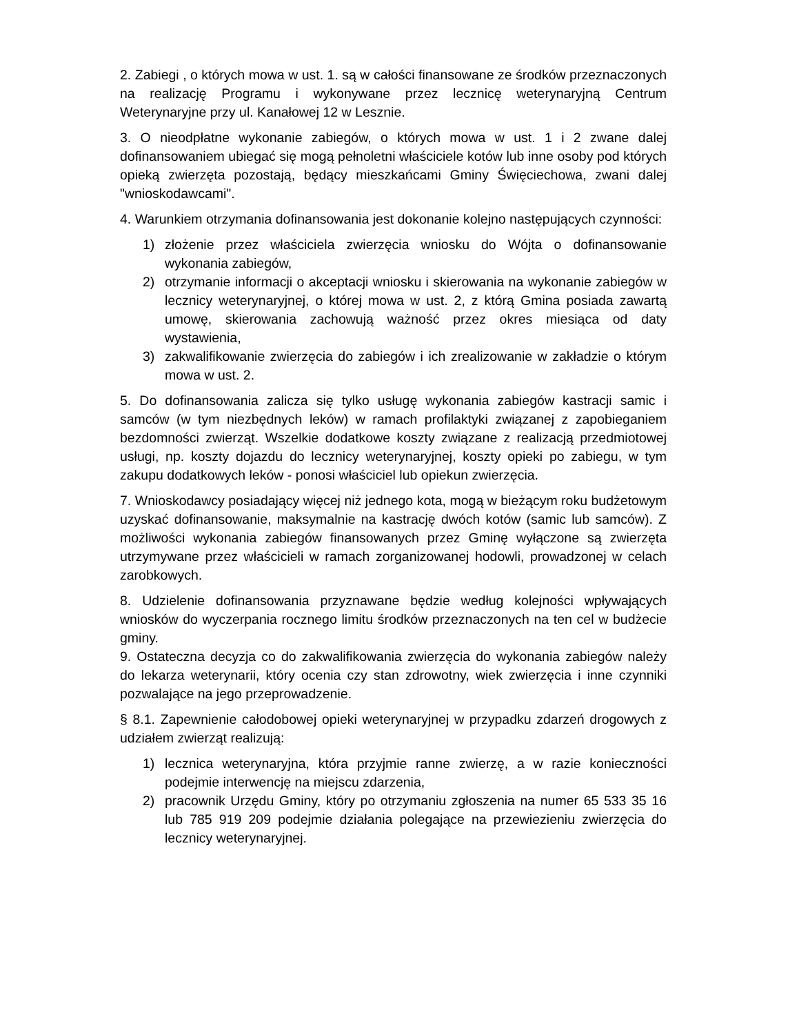2. Zabiegi , o których mowa w ust. 1. są w całości finansowane ze środków przeznaczonych na realizację Programu i wykonywane przez lecznicę weterynaryjną Centrum Weterynaryjne przy ul. Kanałowej 12 w Lesznie.
3. O nieodpłatne wykonanie zabiegów, o których mowa w ust. 1 i 2 zwane dalej dofinansowaniem ubiegać się mogą pełnoletni właściciele kotów lub inne osoby pod których opieką zwierzęta pozostają, będący mieszkańcami Gminy Święciechowa, zwani dalej "wnioskodawcami".
4. Warunkiem otrzymania dofinansowania jest dokonanie kolejno następujących czynności:
1) złożenie przez właściciela zwierzęcia wniosku do Wójta o dofinansowanie wykonania zabiegów,
2) otrzymanie informacji o akceptacji wniosku i skierowania na wykonanie zabiegów w lecznicy weterynaryjnej, o której mowa w ust. 2, z którą Gmina posiada zawartą umowę, skierowania zachowują ważność przez okres miesiąca od daty wystawienia,
3) zakwalifikowanie zwierzęcia do zabiegów i ich zrealizowanie w zakładzie o którym mowa w ust. 2.
5. Do dofinansowania zalicza się tylko usługę wykonania zabiegów kastracji samic i samców (w tym niezbędnych leków) w ramach profilaktyki związanej z zapobieganiem bezdomności zwierząt. Wszelkie dodatkowe koszty związane z realizacją przedmiotowej usługi, np. koszty dojazdu do lecznicy weterynaryjnej, koszty opieki po zabiegu, w tym zakupu dodatkowych leków - ponosi właściciel lub opiekun zwierzęcia.
7. Wnioskodawcy posiadający więcej niż jednego kota, mogą w bieżącym roku budżetowym uzyskać dofinansowanie, maksymalnie na kastrację dwóch kotów (samic lub samców). Z możliwości wykonania zabiegów finansowanych przez Gminę wyłączone są zwierzęta utrzymywane przez właścicieli w ramach zorganizowanej hodowli, prowadzonej w celach zarobkowych.
8. Udzielenie dofinansowania przyznawane będzie według kolejności wpływających wniosków do wyczerpania rocznego limitu środków przeznaczonych na ten cel w budżecie gminy.
9. Ostateczna decyzja co do zakwalifikowania zwierzęcia do wykonania zabiegów należy do lekarza weterynarii, który ocenia czy stan zdrowotny, wiek zwierzęcia i inne czynniki pozwalające na jego przeprowadzenie.
§ 8.1. Zapewnienie całodobowej opieki weterynaryjnej w przypadku zdarzeń drogowych z udziałem zwierząt realizują:
1) lecznica weterynaryjna, która przyjmie ranne zwierzę, a w razie konieczności podejmie interwencję na miejscu zdarzenia,
2) pracownik Urzędu Gminy, który po otrzymaniu zgłoszenia na numer 65 533 35 16 lub 785 919 209 podejmie działania polegające na przewiezieniu zwierzęcia do lecznicy weterynaryjnej.